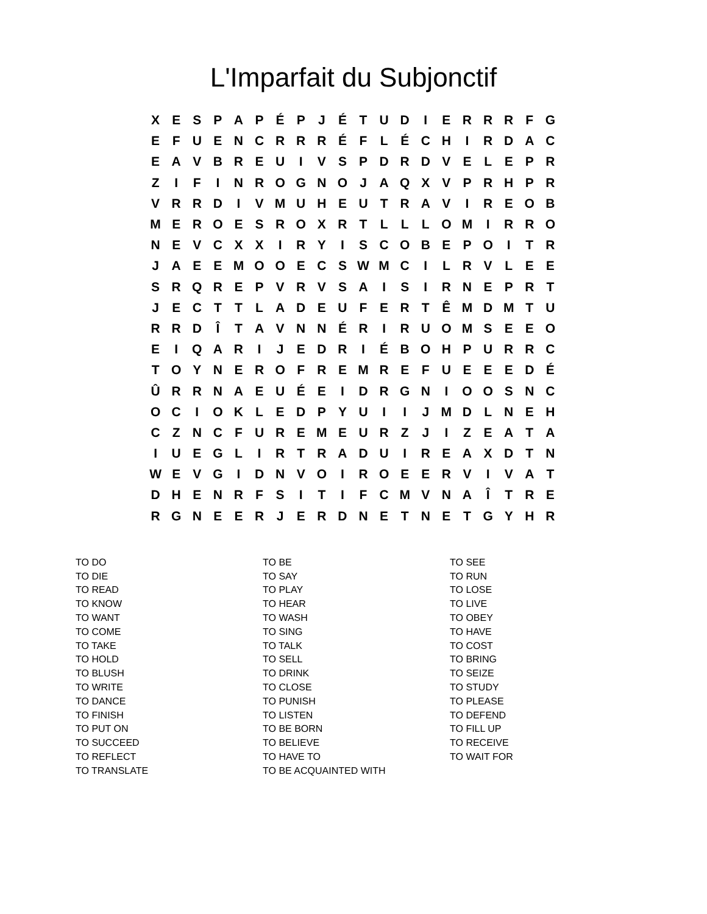L'Imparfait du Subjonctif
| X | E | S | P | A | P | É | P | J | É | T | U | D | I | E | R | R | R | F | G |
| E | F | U | E | N | C | R | R | R | É | F | L | É | C | H | I | R | D | A | C |
| E | A | V | B | R | E | U | I | V | S | P | D | R | D | V | E | L | E | P | R |
| Z | I | F | I | N | R | O | G | N | O | J | A | Q | X | V | P | R | H | P | R |
| V | R | R | D | I | V | M | U | H | E | U | T | R | A | V | I | R | E | O | B |
| M | E | R | O | E | S | R | O | X | R | T | L | L | L | O | M | I | R | R | O |
| N | E | V | C | X | X | I | R | Y | I | S | C | O | B | E | P | O | I | T | R |
| J | A | E | E | M | O | O | E | C | S | W | M | C | I | L | R | V | L | E | E |
| S | R | Q | R | E | P | V | R | V | S | A | I | S | I | R | N | E | P | R | T |
| J | E | C | T | T | L | A | D | E | U | F | E | R | T | Ê | M | D | M | T | U |
| R | R | D | Î | T | A | V | N | N | É | R | I | R | U | O | M | S | E | E | O |
| E | I | Q | A | R | I | J | E | D | R | I | É | B | O | H | P | U | R | R | C |
| T | O | Y | N | E | R | O | F | R | E | M | R | E | F | U | E | E | E | D | É |
| Û | R | R | N | A | E | U | É | E | I | D | R | G | N | I | O | O | S | N | C |
| O | C | I | O | K | L | E | D | P | Y | U | I | I | J | M | D | L | N | E | H |
| C | Z | N | C | F | U | R | E | M | E | U | R | Z | J | I | Z | E | A | T | A |
| I | U | E | G | L | I | R | T | R | A | D | U | I | R | E | A | X | D | T | N |
| W | E | V | G | I | D | N | V | O | I | R | O | E | E | R | V | I | V | A | T |
| D | H | E | N | R | F | S | I | T | I | F | C | M | V | N | A | Î | T | R | E |
| R | G | N | E | E | R | J | E | R | D | N | E | T | N | E | T | G | Y | H | R |
| TO DO | TO BE | TO SEE |
| TO DIE | TO SAY | TO RUN |
| TO READ | TO PLAY | TO LOSE |
| TO KNOW | TO HEAR | TO LIVE |
| TO WANT | TO WASH | TO OBEY |
| TO COME | TO SING | TO HAVE |
| TO TAKE | TO TALK | TO COST |
| TO HOLD | TO SELL | TO BRING |
| TO BLUSH | TO DRINK | TO SEIZE |
| TO WRITE | TO CLOSE | TO STUDY |
| TO DANCE | TO PUNISH | TO PLEASE |
| TO FINISH | TO LISTEN | TO DEFEND |
| TO PUT ON | TO BE BORN | TO FILL UP |
| TO SUCCEED | TO BELIEVE | TO RECEIVE |
| TO REFLECT | TO HAVE TO | TO WAIT FOR |
| TO TRANSLATE | TO BE ACQUAINTED WITH | |